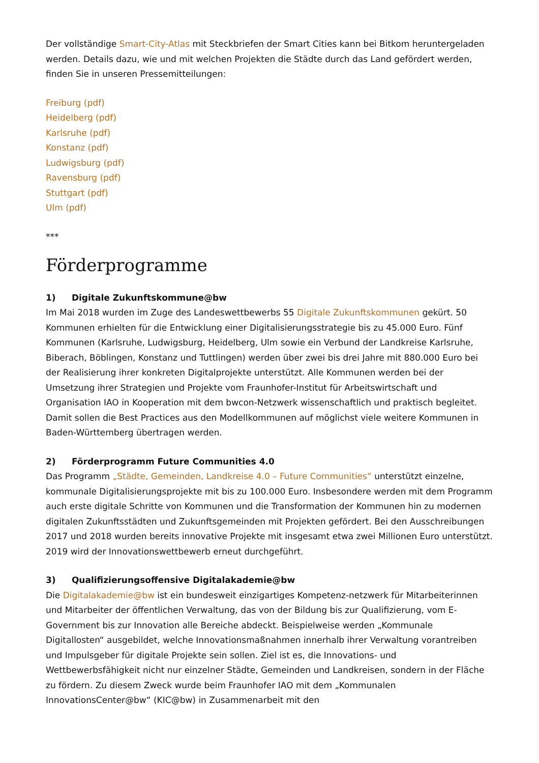Der vollständige Smart-City-Atlas mit Steckbriefen der Smart Cities kann bei Bitkom heruntergeladen werden. Details dazu, wie und mit welchen Projekten die Städte durch das Land gefördert werden, finden Sie in unseren Pressemitteilungen:
Freiburg (pdf)
Heidelberg (pdf)
Karlsruhe (pdf)
Konstanz (pdf)
Ludwigsburg (pdf)
Ravensburg (pdf)
Stuttgart (pdf)
Ulm (pdf)
***
Förderprogramme
1) Digitale Zukunftskommune@bw
Im Mai 2018 wurden im Zuge des Landeswettbewerbs 55 Digitale Zukunftskommunen gekürt. 50 Kommunen erhielten für die Entwicklung einer Digitalisierungsstrategie bis zu 45.000 Euro. Fünf Kommunen (Karlsruhe, Ludwigsburg, Heidelberg, Ulm sowie ein Verbund der Landkreise Karlsruhe, Biberach, Böblingen, Konstanz und Tuttlingen) werden über zwei bis drei Jahre mit 880.000 Euro bei der Realisierung ihrer konkreten Digitalprojekte unterstützt. Alle Kommunen werden bei der Umsetzung ihrer Strategien und Projekte vom Fraunhofer-Institut für Arbeitswirtschaft und Organisation IAO in Kooperation mit dem bwcon-Netzwerk wissenschaftlich und praktisch begleitet. Damit sollen die Best Practices aus den Modellkommunen auf möglichst viele weitere Kommunen in Baden-Württemberg übertragen werden.
2) Förderprogramm Future Communities 4.0
Das Programm „Städte, Gemeinden, Landkreise 4.0 – Future Communities“ unterstützt einzelne, kommunale Digitalisierungsprojekte mit bis zu 100.000 Euro. Insbesondere werden mit dem Programm auch erste digitale Schritte von Kommunen und die Transformation der Kommunen hin zu modernen digitalen Zukunftsstädten und Zukunftsgemeinden mit Projekten gefördert. Bei den Ausschreibungen 2017 und 2018 wurden bereits innovative Projekte mit insgesamt etwa zwei Millionen Euro unterstützt. 2019 wird der Innovationswettbewerb erneut durchgeführt.
3) Qualifizierungsoffensive Digitalakademie@bw
Die Digitalakademie@bw ist ein bundesweit einzigartiges Kompetenz-netzwerk für Mitarbeiterinnen und Mitarbeiter der öffentlichen Verwaltung, das von der Bildung bis zur Qualifizierung, vom E-Government bis zur Innovation alle Bereiche abdeckt. Beispielweise werden „Kommunale Digitallosten“ ausgebildet, welche Innovationsmaßnahmen innerhalb ihrer Verwaltung vorantreiben und Impulsgeber für digitale Projekte sein sollen. Ziel ist es, die Innovations- und Wettbewerbsfähigkeit nicht nur einzelner Städte, Gemeinden und Landkreisen, sondern in der Fläche zu fördern. Zu diesem Zweck wurde beim Fraunhofer IAO mit dem „Kommunalen InnovationsCenter@bw“ (KIC@bw) in Zusammenarbeit mit den